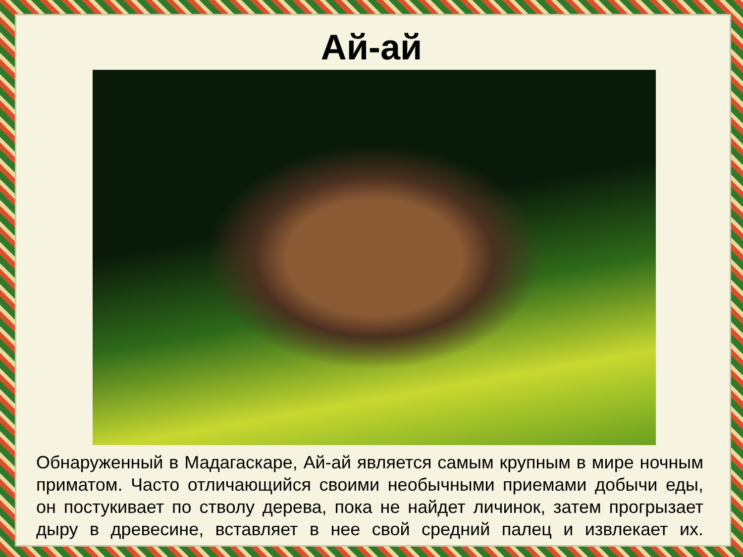Ай-ай
Обнаруженный в Мадагаскаре, Ай-ай является самым крупным в мире ночным приматом. Часто отличающийся своими необычными приемами добычи еды, он постукивает по стволу дерева, пока не найдет личинок, затем прогрызает дыру в древесине, вставляет в нее свой средний палец и извлекает их.